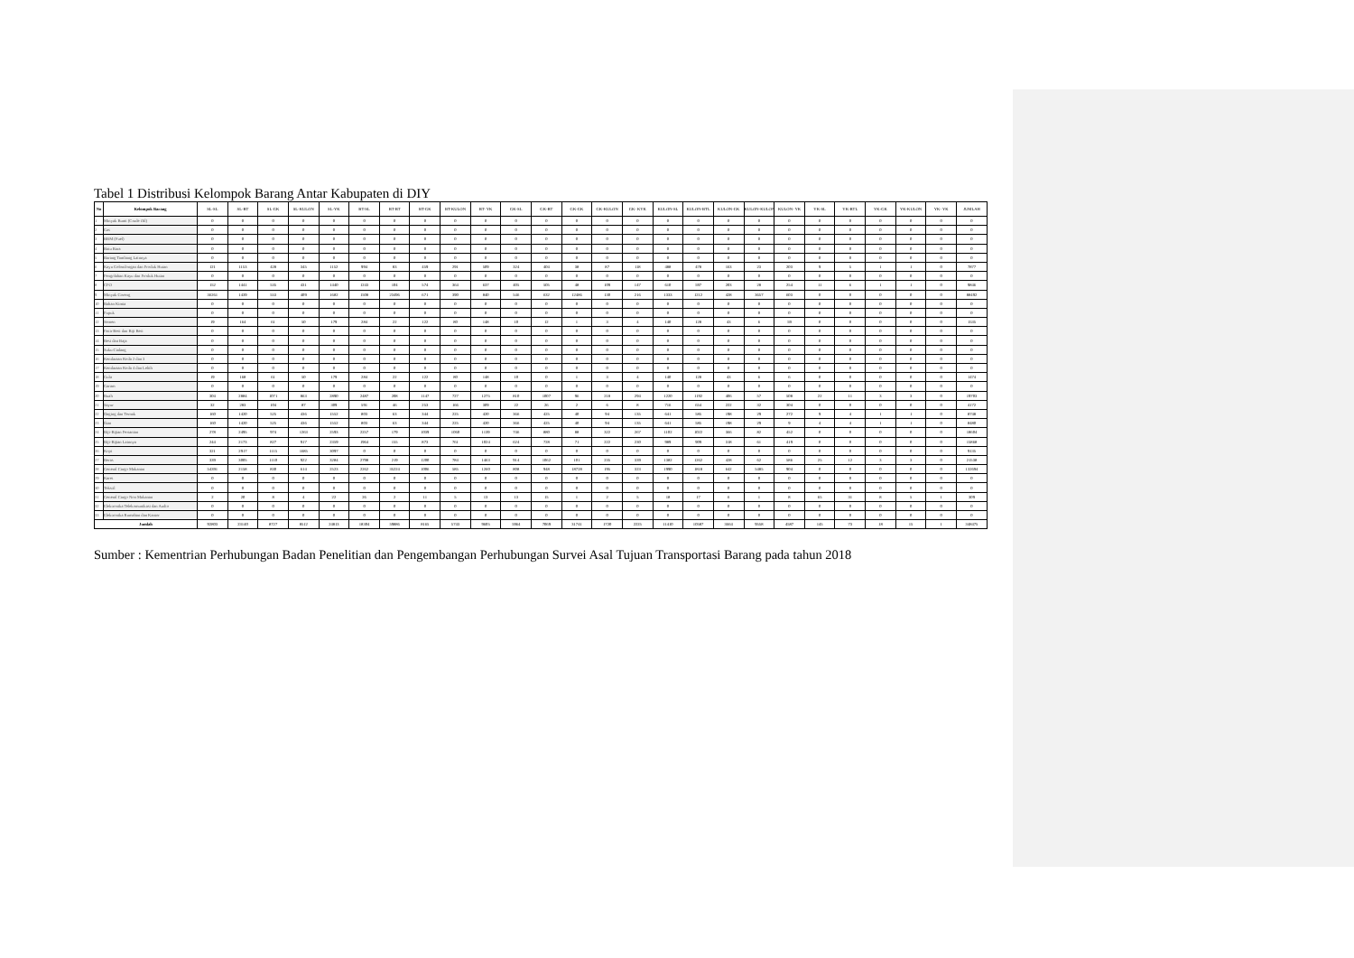Tabel 1 Distribusi Kelompok Barang Antar Kabupaten di DIY
| No | Kelompok Barang | SL-SL | SL-BT | SL-GK | SL-KULON | SL-YK | BT-SL | BT-BT | BT-GK | BT-KULON | BT- YK | GK-SL | GK-BT | GK-GK | GK-KULON | GK- KYK | KULON-SL | KULON-BTL | KULON-GK | KULON-KULON | KULON- YK | YK-SL | YK-BTL | YK-GK | YK-KULON | YK- YK | JUMLAH |
| --- | --- | --- | --- | --- | --- | --- | --- | --- | --- | --- | --- | --- | --- | --- | --- | --- | --- | --- | --- | --- | --- | --- | --- | --- | --- | --- | --- |
| 1 | Minyak Bumi (Crude Oil) | 0 | 0 | 0 | 0 | 0 | 0 | 0 | 0 | 0 | 0 | 0 | 0 | 0 | 0 | 0 | 0 | 0 | 0 | 0 | 0 | 0 | 0 | 0 | 0 | 0 | 0 |
| 2 | Gas | 0 | 0 | 0 | 0 | 0 | 0 | 0 | 0 | 0 | 0 | 0 | 0 | 0 | 0 | 0 | 0 | 0 | 0 | 0 | 0 | 0 | 0 | 0 | 0 | 0 | 0 |
| 3 | BBM (Fuel) | 0 | 0 | 0 | 0 | 0 | 0 | 0 | 0 | 0 | 0 | 0 | 0 | 0 | 0 | 0 | 0 | 0 | 0 | 0 | 0 | 0 | 0 | 0 | 0 | 0 | 0 |
| 4 | Batu Bara | 0 | 0 | 0 | 0 | 0 | 0 | 0 | 0 | 0 | 0 | 0 | 0 | 0 | 0 | 0 | 0 | 0 | 0 | 0 | 0 | 0 | 0 | 0 | 0 | 0 | 0 |
| 5 | Barang Tambang Lainnya | 0 | 0 | 0 | 0 | 0 | 0 | 0 | 0 | 0 | 0 | 0 | 0 | 0 | 0 | 0 | 0 | 0 | 0 | 0 | 0 | 0 | 0 | 0 | 0 | 0 | 0 |
| 6 | Kayu Gelondongan dan Produk Hutan | 121 | 1153 | 428 | 345 | 1152 | 994 | 83 | 459 | 291 | 509 | 324 | 404 | 38 | 87 | 118 | 488 | 478 | 163 | 23 | 203 | 9 | 5 | 1 | 1 | 0 | 7877 |
| 7 | Pengolahan Kayu dan Produk Hutan | 0 | 0 | 0 | 0 | 0 | 0 | 0 | 0 | 0 | 0 | 0 | 0 | 0 | 0 | 0 | 0 | 0 | 0 | 0 | 0 | 0 | 0 | 0 | 0 | 0 | 0 |
| 8 | CPO | 152 | 1441 | 535 | 431 | 1440 | 1243 | 104 | 574 | 364 | 637 | 405 | 505 | 48 | 109 | 147 | 610 | 597 | 203 | 28 | 254 | 11 | 6 | 1 | 1 | 0 | 9846 |
| 9 | Minyak Goreng | 36261 | 1439 | 553 | 409 | 1682 | 1508 | 23496 | 671 | 390 | 840 | 546 | 632 | 12486 | 130 | 216 | 1333 | 1212 | 428 | 3657 | 603 | 0 | 0 | 0 | 0 | 0 | 88492 |
| 10 | Bahan Kimia | 0 | 0 | 0 | 0 | 0 | 0 | 0 | 0 | 0 | 0 | 0 | 0 | 0 | 0 | 0 | 0 | 0 | 0 | 0 | 0 | 0 | 0 | 0 | 0 | 0 | 0 |
| 11 | Pupuk | 0 | 0 | 0 | 0 | 0 | 0 | 0 | 0 | 0 | 0 | 0 | 0 | 0 | 0 | 0 | 0 | 0 | 0 | 0 | 0 | 0 | 0 | 0 | 0 | 0 | 0 |
| 12 | Semen | 19 | 164 | 61 | 50 | 179 | 284 | 22 | 122 | 80 | 148 | 10 | 12 | 1 | 3 | 4 | 140 | 128 | 43 | 6 | 59 | 0 | 0 | 0 | 0 | 0 | 1535 |
| 13 | Pasir Besi dan Biji Besi | 0 | 0 | 0 | 0 | 0 | 0 | 0 | 0 | 0 | 0 | 0 | 0 | 0 | 0 | 0 | 0 | 0 | 0 | 0 | 0 | 0 | 0 | 0 | 0 | 0 | 0 |
| 14 | Besi dan Baja | 0 | 0 | 0 | 0 | 0 | 0 | 0 | 0 | 0 | 0 | 0 | 0 | 0 | 0 | 0 | 0 | 0 | 0 | 0 | 0 | 0 | 0 | 0 | 0 | 0 | 0 |
| 15 | Suku Cadang | 0 | 0 | 0 | 0 | 0 | 0 | 0 | 0 | 0 | 0 | 0 | 0 | 0 | 0 | 0 | 0 | 0 | 0 | 0 | 0 | 0 | 0 | 0 | 0 | 0 | 0 |
| 16 | Kendaraan Roda 2 dan 3 | 0 | 0 | 0 | 0 | 0 | 0 | 0 | 0 | 0 | 0 | 0 | 0 | 0 | 0 | 0 | 0 | 0 | 0 | 0 | 0 | 0 | 0 | 0 | 0 | 0 | 0 |
| 17 | Kendaraan Roda 4 dan Lebih | 0 | 0 | 0 | 0 | 0 | 0 | 0 | 0 | 0 | 0 | 0 | 0 | 0 | 0 | 0 | 0 | 0 | 0 | 0 | 0 | 0 | 0 | 0 | 0 | 0 | 0 |
| 18 | Gula | 19 | 168 | 61 | 50 | 179 | 284 | 22 | 122 | 80 | 148 | 10 | 0 | 1 | 3 | 4 | 140 | 128 | 43 | 6 | 6 | 0 | 0 | 0 | 0 | 0 | 1474 |
| 19 | Garam | 0 | 0 | 0 | 0 | 0 | 0 | 0 | 0 | 0 | 0 | 0 | 0 | 0 | 0 | 0 | 0 | 0 | 0 | 0 | 0 | 0 | 0 | 0 | 0 | 0 | 0 |
| 20 | Buah | 304 | 2884 | 1071 | 863 | 2890 | 2487 | 208 | 1147 | 727 | 1275 | 810 | 1007 | 96 | 218 | 294 | 1220 | 1192 | 406 | 57 | 508 | 22 | 11 | 3 | 3 | 0 | 19703 |
| 21 | Sayur | 32 | 283 | 104 | 87 | 309 | 591 | 46 | 253 | 166 | 309 | 22 | 26 | 2 | 6 | 8 | 716 | 654 | 222 | 32 | 304 | 0 | 0 | 0 | 0 | 0 | 4172 |
| 22 | Daging dan Ternak | 160 | 1420 | 525 | 436 | 1552 | 803 | 63 | 344 | 225 | 420 | 366 | 425 | 40 | 94 | 135 | 641 | 585 | 198 | 29 | 272 | 9 | 4 | 1 | 1 | 0 | 8748 |
| 23 | Ikan | 160 | 1420 | 525 | 436 | 1552 | 803 | 63 | 344 | 225 | 420 | 366 | 425 | 40 | 94 | 135 | 641 | 585 | 198 | 29 | 9 | 4 | 4 | 1 | 1 | 0 | 8480 |
| 24 | Biji-Bijian Pertanian | 278 | 2495 | 974 | 1263 | 2593 | 2257 | 179 | 1039 | 1060 | 1139 | 746 | 880 | 88 | 322 | 267 | 1102 | 1022 | 366 | 82 | 452 | 0 | 0 | 0 | 0 | 0 | 18604 |
| 25 | Biji-Bijian Lainnya | 244 | 2173 | 827 | 917 | 2359 | 1964 | 155 | 873 | 761 | 1024 | 624 | 728 | 71 | 222 | 230 | 989 | 909 | 318 | 61 | 419 | 0 | 0 | 0 | 0 | 0 | 15868 |
| 26 | Kopi | 321 | 2917 | 1115 | 1685 | 3097 | 0 | 0 | 0 | 0 | 0 | 0 | 0 | 0 | 0 | 0 | 0 | 0 | 0 | 0 | 0 | 0 | 0 | 0 | 0 | 0 | 9135 |
| 27 | Beras | 339 | 3005 | 1110 | 922 | 3284 | 2798 | 219 | 1200 | 784 | 1463 | 914 | 1062 | 101 | 235 | 339 | 1382 | 1262 | 428 | 62 | 586 | 25 | 12 | 3 | 3 | 0 | 21538 |
| 28 | General Cargo Makanan | 54391 | 2158 | 830 | 614 | 2523 | 2262 | 35224 | 1006 | 585 | 1260 | 808 | 948 | 18728 | 195 | 323 | 1990 | 1818 | 642 | 5485 | 904 | 0 | 0 | 0 | 0 | 0 | 132694 |
| 29 | Karet | 0 | 0 | 0 | 0 | 0 | 0 | 0 | 0 | 0 | 0 | 0 | 0 | 0 | 0 | 0 | 0 | 0 | 0 | 0 | 0 | 0 | 0 | 0 | 0 | 0 | 0 |
| 30 | Tekstil | 0 | 0 | 0 | 0 | 0 | 0 | 0 | 0 | 0 | 0 | 0 | 0 | 0 | 0 | 0 | 0 | 0 | 0 | 0 | 0 | 0 | 0 | 0 | 0 | 0 | 0 |
| 31 | General Cargo Non Makanan | 2 | 20 | 8 | 4 | 22 | 26 | 2 | 11 | 5 | 13 | 13 | 15 | 1 | 2 | 5 | 18 | 17 | 6 | 1 | 8 | 65 | 31 | 8 | 5 | 1 | 309 |
| 32 | Elektronika Telekomunikasi dan Audio | 0 | 0 | 0 | 0 | 0 | 0 | 0 | 0 | 0 | 0 | 0 | 0 | 0 | 0 | 0 | 0 | 0 | 0 | 0 | 0 | 0 | 0 | 0 | 0 | 0 | 0 |
| 33 | Elektronika Rumahan dan Kantor | 0 | 0 | 0 | 0 | 0 | 0 | 0 | 0 | 0 | 0 | 0 | 0 | 0 | 0 | 0 | 0 | 0 | 0 | 0 | 0 | 0 | 0 | 0 | 0 | 0 | 0 |
| Jumlah | | 92803 | 23140 | 8727 | 8512 | 24813 | 18304 | 59886 | 8165 | 5743 | 9605 | 5964 | 7069 | 31741 | 1720 | 2225 | 11410 | 10587 | 3664 | 9558 | 4587 | 145 | 73 | 18 | 15 | 1 | 348475 |
Sumber : Kementrian Perhubungan Badan Penelitian dan Pengembangan Perhubungan Survei Asal Tujuan Transportasi Barang pada tahun 2018